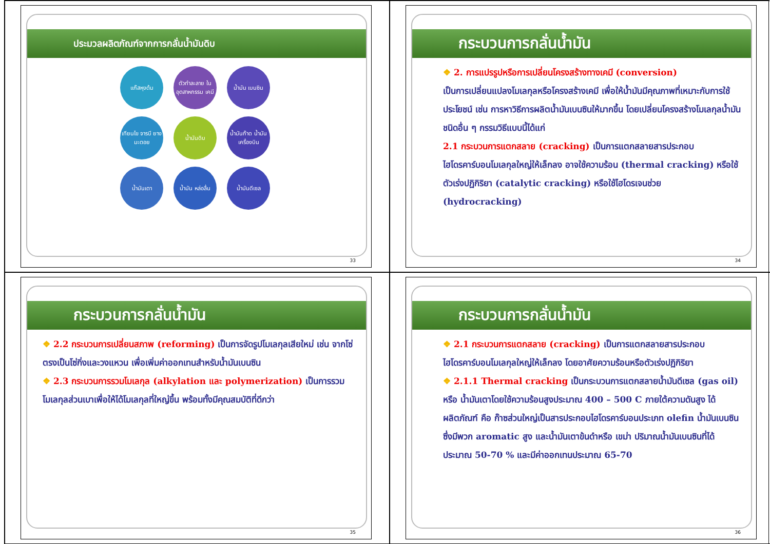ประมวลผลิตภัณฑ์จากการกลั่นน้ำมันดิบ
แก๊สหุงต้ม
ตัวทำละลาย ใน อุตสาหกรรม เคมี
น้ำมัน เบนซิน
เทียนไข จารบี ยาง มะตอย
น้ำมันดิบ
น้ำมันก๊าด น้ำมัน เครื่องบิน
น้ำมันเตา
น้ำมัน หล่อลื่น
น้ำมันดีเซล
33
กระบวนการกลั่นน้ำมัน
❖ 2. การแปรรูปหรือการเปลี่ยนโครงสร้างทางเคมี (conversion)
เป็นการเปลี่ยนแปลงโมเลกุลหรือโครงสร้างเคมี เพื่อให้น้ำมันมีคุณภาพที่เหมาะกับการใช้ประโยชน์ เช่น การหาวิธีการผลิตน้ำมันเบนซินให้มากขึ้น โดยเปลี่ยนโครงสร้างโมเลกุลน้ำมันชนิดอื่น ๆ กรรมวิธีแบบนี้ได้แก่
2.1 กระบวนการแตกสลาย (cracking) เป็นการแตกสลายสารประกอบไฮโดรคาร์บอนโมเลกุลใหญ่ให้เล็กลง อาจใช้ความร้อน (thermal cracking) หรือใช้ตัวเร่งปฏิกิริยา (catalytic cracking) หรือใช้ไฮโดรเจนช่วย (hydrocracking)
34
กระบวนการกลั่นน้ำมัน
❖ 2.2 กระบวนการเปลี่ยนสภาพ (reforming) เป็นการจัดรูปโมเลกุลเสียใหม่ เช่น จากโซ่ตรงเป็นโซ่กิ่งและวงแหวน เพื่อเพิ่มค่าออกเทนสำหรับน้ำมันเบนซิน
❖ 2.3 กระบวนการรวมโมเลกุล (alkylation และ polymerization) เป็นการรวมโมเลกุลส่วนเบาเพื่อให้ได้โมเลกุลที่ใหญ่ขึ้น พร้อมทั้งมีคุณสมบัติที่ดีกว่า
35
กระบวนการกลั่นน้ำมัน
❖ 2.1 กระบวนการแตกสลาย (cracking) เป็นการแตกสลายสารประกอบไฮโดรคาร์บอนโมเลกุลใหญ่ให้เล็กลง โดยอาศัยความร้อนหรือตัวเร่งปฏิกิริยา
❖ 2.1.1 Thermal cracking เป็นกระบวนการแตกสลายน้ำมันดีเซล (gas oil) หรือ น้ำมันเตาโดยใช้ความร้อนสูงประมาณ 400 – 500 C ภายใต้ความดันสูง ได้ผลิตภัณฑ์ คือ ก๊าซส่วนใหญ่เป็นสารประกอบไฮโดรคาร์บอนประเภท olefin น้ำมันเบนซินซึ่งมีพวก aromatic สูง และน้ำมันเตาข้นดำหรือ เขม่า ปริมาณน้ำมันเบนซินที่ได้ประมาณ 50-70 % และมีค่าออกเทนประมาณ 65-70
36